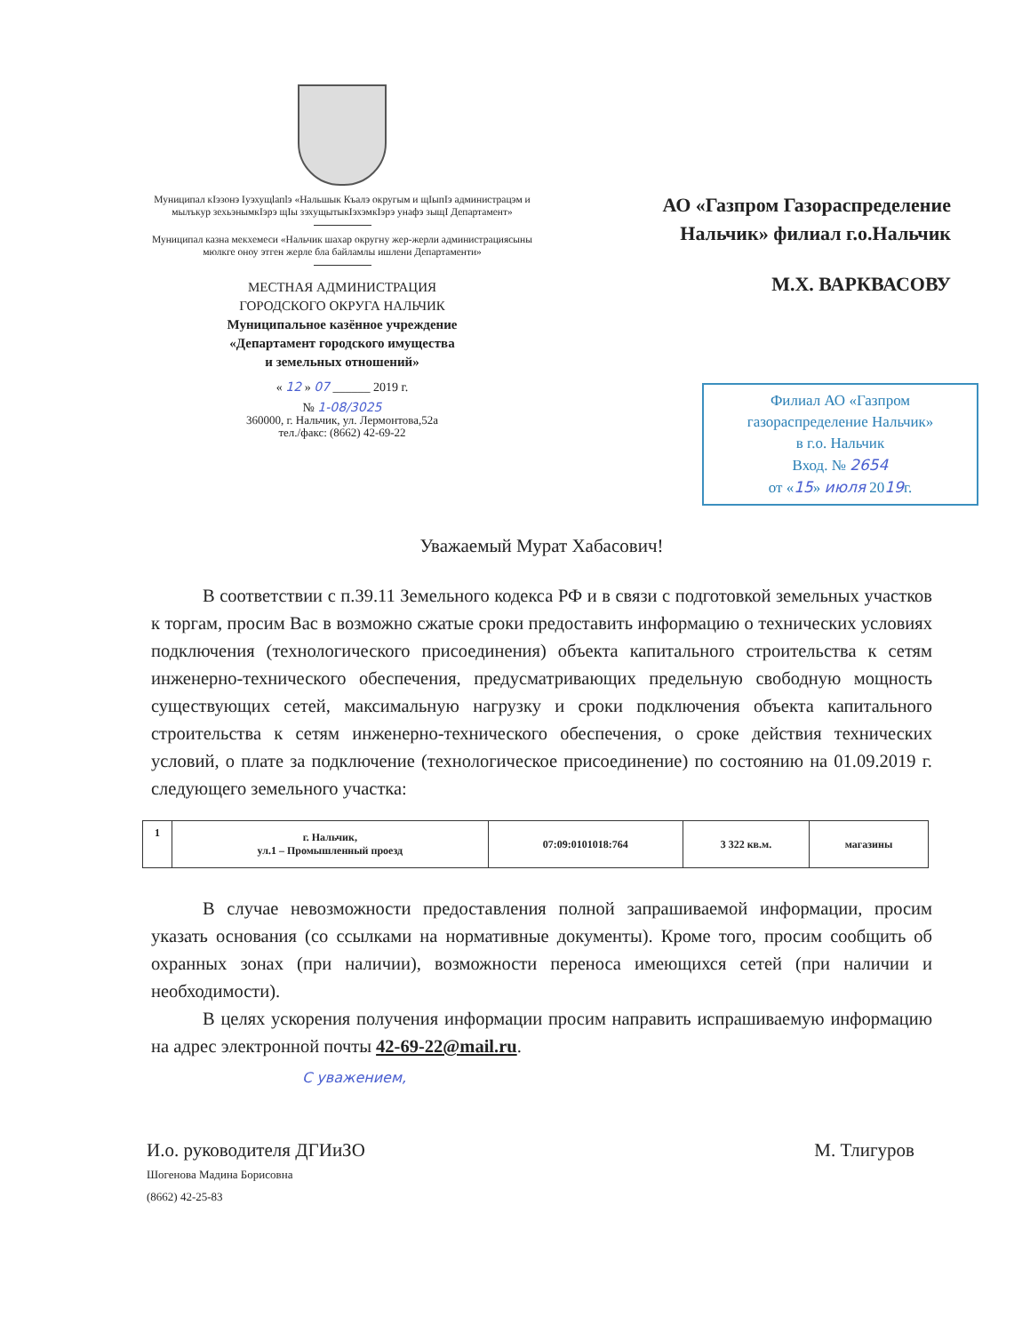Муниципал кIэзонэ Iуэхущlапlэ «Нальшык Къалэ округым и щIыпIэ администрацэм и мылъкур зехьэнымкIэрэ щIы зэхущытыкIэхэмкIэрэ унафэ зыщI Департамент»
Муниципал казна мекхемеси «Нальчик шахар округну жер-жерли администрациясыны мюлкге оноу этген жерле бла байламлы ишлени Департаменти»
МЕСТНАЯ АДМИНИСТРАЦИЯ
ГОРОДСКОГО ОКРУГА НАЛЬЧИК
Муниципальное казённое учреждение
«Департамент городского имущества
и земельных отношений»
« 12 » 07 ______ 2019 г.
№ 1-08/3025
360000, г. Нальчик, ул. Лермонтова,52а
тел./факс: (8662) 42-69-22
АО «Газпром Газораспределение
Нальчик» филиал г.о.Нальчик
М.Х. ВАРКВАСОВУ
Филиал АО «Газпром
газораспределение Нальчик»
в г.о. Нальчик
Вход. № 2654
от «15» июля 2019г.
Уважаемый Мурат Хабасович!
В соответствии с п.39.11 Земельного кодекса РФ и в связи с подготовкой земельных участков к торгам, просим Вас в возможно сжатые сроки предоставить информацию о технических условиях подключения (технологического присоединения) объекта капитального строительства к сетям инженерно-технического обеспечения, предусматривающих предельную свободную мощность существующих сетей, максимальную нагрузку и сроки подключения объекта капитального строительства к сетям инженерно-технического обеспечения, о сроке действия технических условий, о плате за подключение (технологическое присоединение) по состоянию на 01.09.2019 г. следующего земельного участка:
| 1 | г. Нальчик, ул.1 – Промышленный проезд | 07:09:0101018:764 | 3 322 кв.м. | магазины |
В случае невозможности предоставления полной запрашиваемой информации, просим указать основания (со ссылками на нормативные документы). Кроме того, просим сообщить об охранных зонах (при наличии), возможности переноса имеющихся сетей (при наличии и необходимости).
В целях ускорения получения информации просим направить испрашиваемую информацию на адрес электронной почты 42-69-22@mail.ru.
С уважением,
И.о. руководителя ДГИиЗО
Шогенова Мадина Борисовна
(8662) 42-25-83
М. Тлигуров